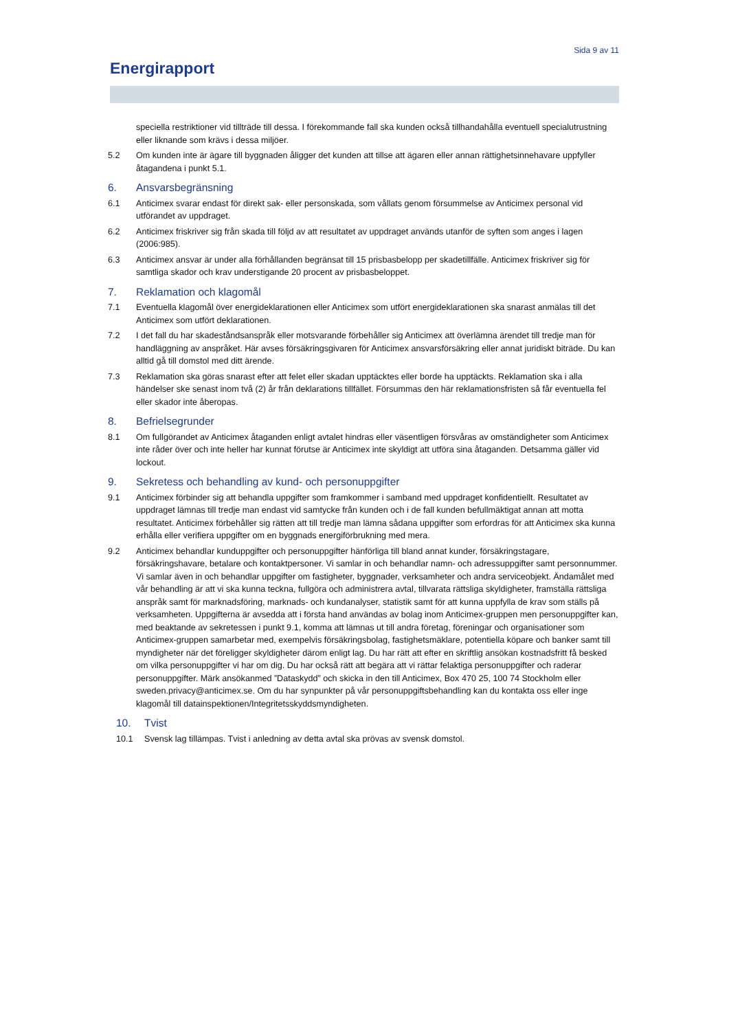Sida 9 av 11
Energirapport
speciella restriktioner vid tillträde till dessa. I förekommande fall ska kunden också tillhandahålla eventuell specialutrustning eller liknande som krävs i dessa miljöer.
5.2 Om kunden inte är ägare till byggnaden åligger det kunden att tillse att ägaren eller annan rättighetsinnehavare uppfyller åtagandena i punkt 5.1.
6. Ansvarsbegränsning
6.1 Anticimex svarar endast för direkt sak- eller personskada, som vållats genom försummelse av Anticimex personal vid utförandet av uppdraget.
6.2 Anticimex friskriver sig från skada till följd av att resultatet av uppdraget används utanför de syften som anges i lagen (2006:985).
6.3 Anticimex ansvar är under alla förhållanden begränsat till 15 prisbasbelopp per skadetillfälle. Anticimex friskriver sig för samtliga skador och krav understigande 20 procent av prisbasbeloppet.
7. Reklamation och klagomål
7.1 Eventuella klagomål över energideklarationen eller Anticimex som utfört energideklarationen ska snarast anmälas till det Anticimex som utfört deklarationen.
7.2 I det fall du har skadeståndsanspråk eller motsvarande förbehåller sig Anticimex att överlämna ärendet till tredje man för handläggning av anspråket. Här avses försäkringsgivaren för Anticimex ansvarsförsäkring eller annat juridiskt biträde. Du kan alltid gå till domstol med ditt ärende.
7.3 Reklamation ska göras snarast efter att felet eller skadan upptäcktes eller borde ha upptäckts. Reklamation ska i alla händelser ske senast inom två (2) år från deklarations tillfället. Försummas den här reklamationsfristen så får eventuella fel eller skador inte åberopas.
8. Befrielsegrunder
8.1 Om fullgörandet av Anticimex åtaganden enligt avtalet hindras eller väsentligen försvåras av omständigheter som Anticimex inte råder över och inte heller har kunnat förutse är Anticimex inte skyldigt att utföra sina åtaganden. Detsamma gäller vid lockout.
9. Sekretess och behandling av kund- och personuppgifter
9.1 Anticimex förbinder sig att behandla uppgifter som framkommer i samband med uppdraget konfidentiellt. Resultatet av uppdraget lämnas till tredje man endast vid samtycke från kunden och i de fall kunden befullmäktigat annan att motta resultatet. Anticimex förbehåller sig rätten att till tredje man lämna sådana uppgifter som erfordras för att Anticimex ska kunna erhålla eller verifiera uppgifter om en byggnads energiförbrukning med mera.
9.2 Anticimex behandlar kunduppgifter och personuppgifter hänförliga till bland annat kunder, försäkringstagare, försäkringshavare, betalare och kontaktpersoner. Vi samlar in och behandlar namn- och adressuppgifter samt personnummer. Vi samlar även in och behandlar uppgifter om fastigheter, byggnader, verksamheter och andra serviceobjekt. Ändamålet med vår behandling är att vi ska kunna teckna, fullgöra och administrera avtal, tillvarata rättsliga skyldigheter, framställa rättsliga anspråk samt för marknadsföring, marknads- och kundanalyser, statistik samt för att kunna uppfylla de krav som ställs på verksamheten. Uppgifterna är avsedda att i första hand användas av bolag inom Anticimex-gruppen men personuppgifter kan, med beaktande av sekretessen i punkt 9.1, komma att lämnas ut till andra företag, föreningar och organisationer som Anticimex-gruppen samarbetar med, exempelvis försäkringsbolag, fastighetsmäklare, potentiella köpare och banker samt till myndigheter när det föreligger skyldigheter därom enligt lag. Du har rätt att efter en skriftlig ansökan kostnadsfritt få besked om vilka personuppgifter vi har om dig. Du har också rätt att begära att vi rättar felaktiga personuppgifter och raderar personuppgifter. Märk ansökanmed ”Dataskydd” och skicka in den till Anticimex, Box 470 25, 100 74 Stockholm eller sweden.privacy@anticimex.se. Om du har synpunkter på vår personuppgiftsbehandling kan du kontakta oss eller inge klagomål till datainspektionen/Integritetsskyddsmyndigheten.
10. Tvist
10.1 Svensk lag tillämpas. Tvist i anledning av detta avtal ska prövas av svensk domstol.